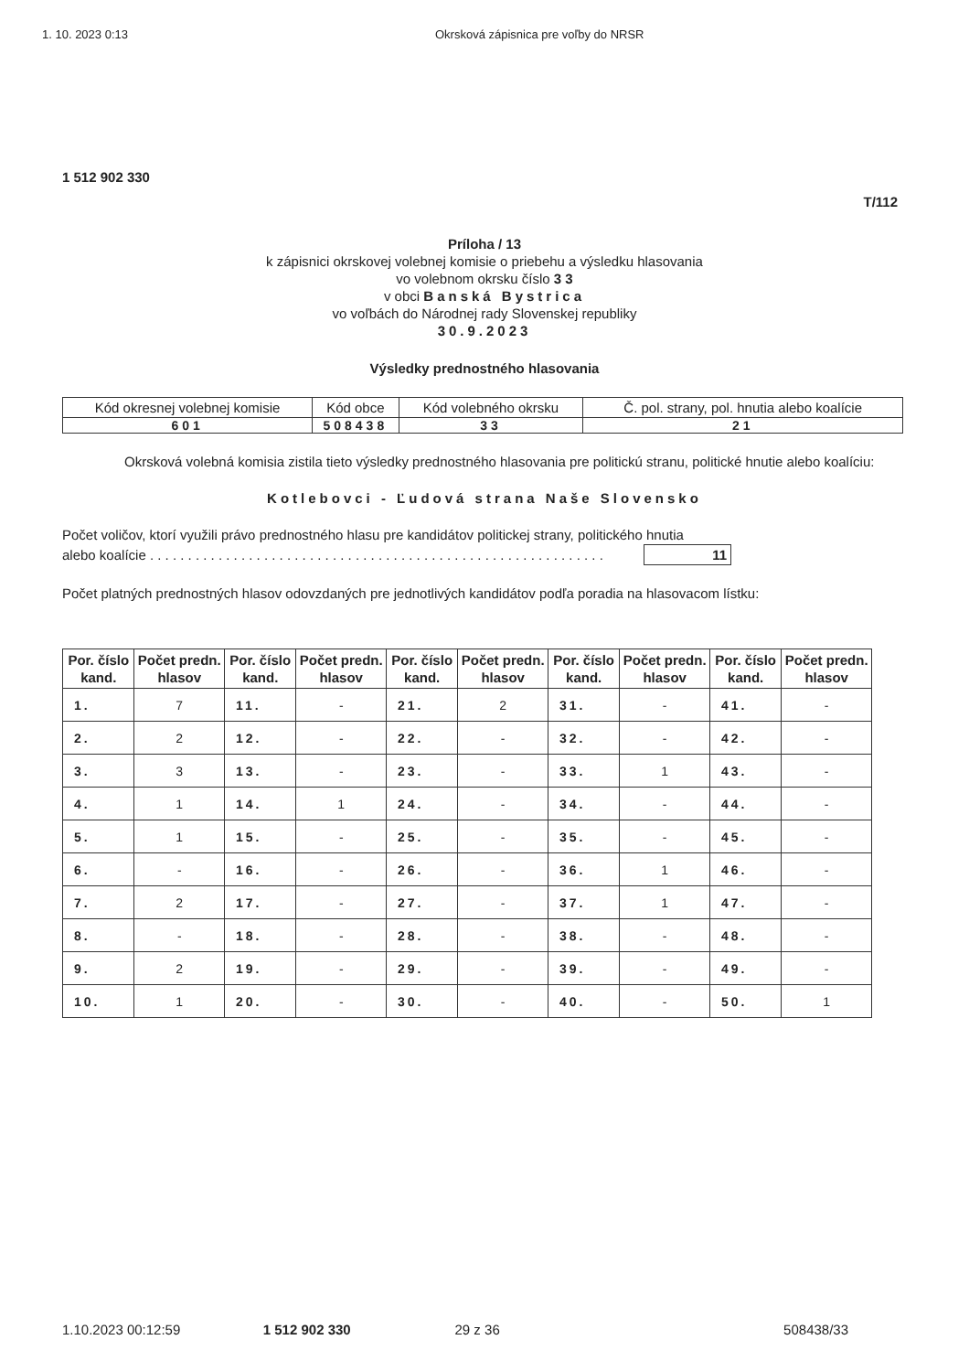1. 10. 2023 0:13 Okrsková zápisnica pre voľby do NRSR
1 512 902 330
T/112
Príloha / 13
k zápisnici okrskovej volebnej komisie o priebehu a výsledku hlasovania
vo volebnom okrsku číslo 3 3
v obci Banská Bystrica
vo voľbách do Národnej rady Slovenskej republiky
30.9.2023
Výsledky prednostného hlasovania
| Kód okresnej volebnej komisie | Kód obce | Kód volebného okrsku | Č. pol. strany, pol. hnutia alebo koalície |
| 601 | 508438 | 33 | 21 |
Okrsková volebná komisia zistila tieto výsledky prednostného hlasovania pre politickú stranu, politické hnutie alebo koalíciu:
Kotlebovci - Ľudová strana Naše Slovensko
Počet voličov, ktorí využili právo prednostného hlasu pre kandidátov politickej strany, politického hnutia
alebo koalície . . . . . . . . . . . . . . . . . . . . . . . . . . . . . . . . . . . . . . . . . . . . . . . . . . . . . . . . . . . . 11
Počet platných prednostných hlasov odovzdaných pre jednotlivých kandidátov podľa poradia na hlasovacom lístku:
| Por. číslo kand. | Počet predn. hlasov | Por. číslo kand. | Počet predn. hlasov | Por. číslo kand. | Počet predn. hlasov | Por. číslo kand. | Počet predn. hlasov | Por. číslo kand. | Počet predn. hlasov |
| --- | --- | --- | --- | --- | --- | --- | --- | --- | --- |
| 1. | 7 | 11. | - | 21. | 2 | 31. | - | 41. | - |
| 2. | 2 | 12. | - | 22. | - | 32. | - | 42. | - |
| 3. | 3 | 13. | - | 23. | - | 33. | 1 | 43. | - |
| 4. | 1 | 14. | 1 | 24. | - | 34. | - | 44. | - |
| 5. | 1 | 15. | - | 25. | - | 35. | - | 45. | - |
| 6. | - | 16. | - | 26. | - | 36. | 1 | 46. | - |
| 7. | 2 | 17. | - | 27. | - | 37. | 1 | 47. | - |
| 8. | - | 18. | - | 28. | - | 38. | - | 48. | - |
| 9. | 2 | 19. | - | 29. | - | 39. | - | 49. | - |
| 10. | 1 | 20. | - | 30. | - | 40. | - | 50. | 1 |
1.10.2023 00:12:59 1 512 902 330 29 z 36 508438/33